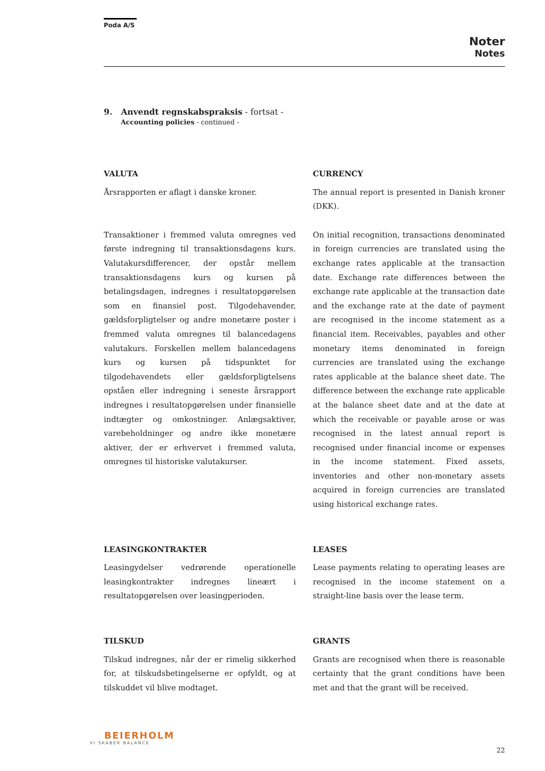Poda A/S
Noter
Notes
9. Anvendt regnskabspraksis - fortsat -
Accounting policies - continued -
VALUTA
Årsrapporten er aflagt i danske kroner.
CURRENCY
The annual report is presented in Danish kroner (DKK).
Transaktioner i fremmed valuta omregnes ved første indregning til transaktionsdagens kurs. Valutakursdifferencer, der opstår mellem transaktionsdagens kurs og kursen på betalingsdagen, indregnes i resultatopgørelsen som en finansiel post. Tilgodehavender, gældsforpligtelser og andre monetære poster i fremmed valuta omregnes til balancedagens valutakurs. Forskellen mellem balancedagens kurs og kursen på tidspunktet for tilgodehavendets eller gældsforpligtelsens opståen eller indregning i seneste årsrapport indregnes i resultatopgørelsen under finansielle indtægter og omkostninger. Anlægsaktiver, varebeholdninger og andre ikke monetære aktiver, der er erhvervet i fremmed valuta, omregnes til historiske valutakurser.
On initial recognition, transactions denominated in foreign currencies are translated using the exchange rates applicable at the transaction date. Exchange rate differences between the exchange rate applicable at the transaction date and the exchange rate at the date of payment are recognised in the income statement as a financial item. Receivables, payables and other monetary items denominated in foreign currencies are translated using the exchange rates applicable at the balance sheet date. The difference between the exchange rate applicable at the balance sheet date and at the date at which the receivable or payable arose or was recognised in the latest annual report is recognised under financial income or expenses in the income statement. Fixed assets, inventories and other non-monetary assets acquired in foreign currencies are translated using historical exchange rates.
LEASINGKONTRAKTER
Leasingydelser vedrørende operationelle leasingkontrakter indregnes lineært i resultatopgørelsen over leasingperioden.
LEASES
Lease payments relating to operating leases are recognised in the income statement on a straight-line basis over the lease term.
TILSKUD
Tilskud indregnes, når der er rimelig sikkerhed for, at tilskudsbetingelserne er opfyldt, og at tilskuddet vil blive modtaget.
GRANTS
Grants are recognised when there is reasonable certainty that the grant conditions have been met and that the grant will be received.
BEIERHOLM
VI SKABER BALANCE
22